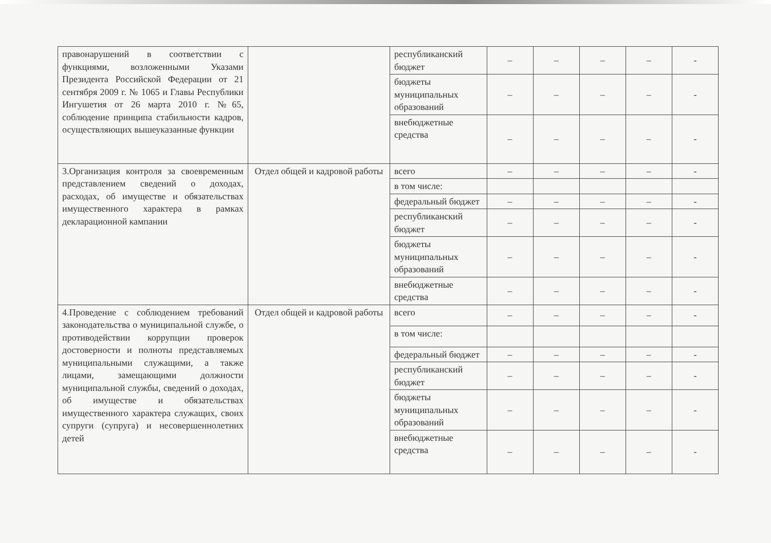| правонарушений в соответствии с функциями, возложенными Указами Президента Российской Федерации от 21 сентября 2009 г. № 1065 и Главы Республики Ингушетия от 26 марта 2010 г. №65, соблюдение принципа стабильности кадров, осуществляющих вышеуказанные функции | | республиканский бюджет | – | – | – | – | - |
| | | бюджеты муниципальных образований | – | – | – | – | - |
| | | внебюджетные средства | – | – | – | – | - |
| 3.Организация контроля за своевременным представлением сведений о доходах, расходах, об имуществе и обязательствах имущественного характера в рамках декларационной кампании | Отдел общей и кадровой работы | всего | – | – | – | – | - |
| | | в том числе: | | | | | |
| | | федеральный бюджет | – | – | – | – | - |
| | | республиканский бюджет | – | – | – | – | - |
| | | бюджеты муниципальных образований | – | – | – | – | - |
| | | внебюджетные средства | – | – | – | – | - |
| 4.Проведение с соблюдением требований законодательства о муниципальной службе, о противодействии коррупции проверок достоверности и полноты представляемых муниципальными служащими, а также лицами, замещающими должности муниципальной службы, сведений о доходах, об имуществе и обязательствах имущественного характера служащих, своих супруги (супруга) и несовершеннолетних детей | Отдел общей и кадровой работы | всего | – | – | – | – | - |
| | | в том числе: | | | | | |
| | | федеральный бюджет | – | – | – | – | - |
| | | республиканский бюджет | – | – | – | – | - |
| | | бюджеты муниципальных образований | – | – | – | – | - |
| | | внебюджетные средства | – | – | – | – | - |